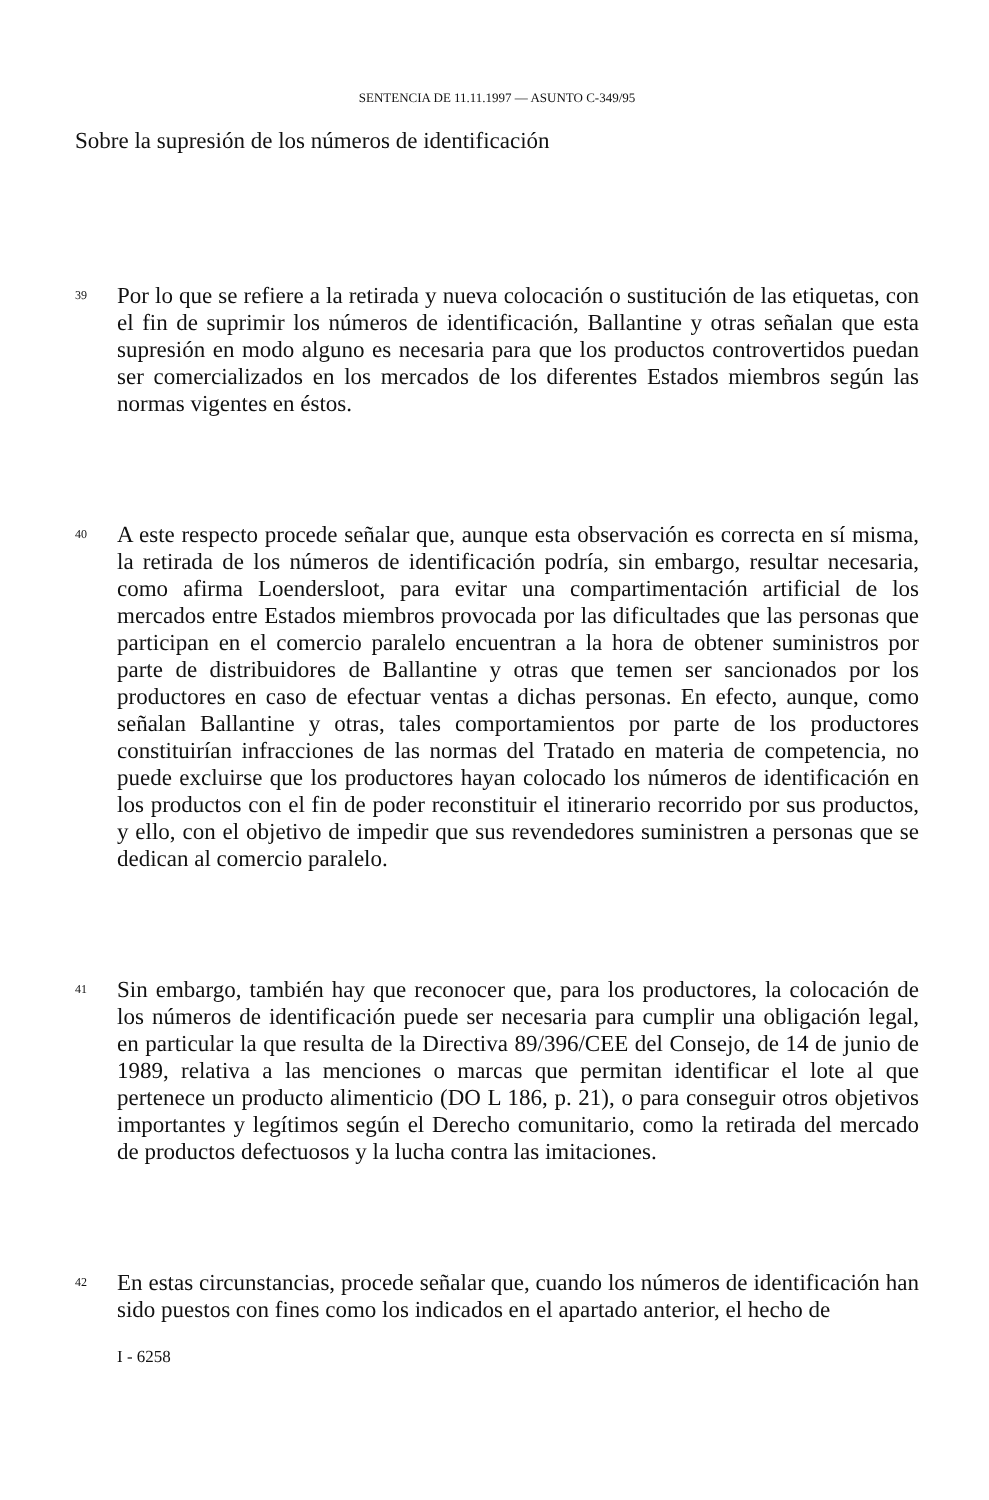SENTENCIA DE 11.11.1997 — ASUNTO C-349/95
Sobre la supresión de los números de identificación
39
Por lo que se refiere a la retirada y nueva colocación o sustitución de las etiquetas, con el fin de suprimir los números de identificación, Ballantine y otras señalan que esta supresión en modo alguno es necesaria para que los productos controvertidos puedan ser comercializados en los mercados de los diferentes Estados miembros según las normas vigentes en éstos.
40
A este respecto procede señalar que, aunque esta observación es correcta en sí misma, la retirada de los números de identificación podría, sin embargo, resultar necesaria, como afirma Loendersloot, para evitar una compartimentación artificial de los mercados entre Estados miembros provocada por las dificultades que las personas que participan en el comercio paralelo encuentran a la hora de obtener suministros por parte de distribuidores de Ballantine y otras que temen ser sancionados por los productores en caso de efectuar ventas a dichas personas. En efecto, aunque, como señalan Ballantine y otras, tales comportamientos por parte de los productores constituirían infracciones de las normas del Tratado en materia de competencia, no puede excluirse que los productores hayan colocado los números de identificación en los productos con el fin de poder reconstituir el itinerario recorrido por sus productos, y ello, con el objetivo de impedir que sus revendedores suministren a personas que se dedican al comercio paralelo.
41
Sin embargo, también hay que reconocer que, para los productores, la colocación de los números de identificación puede ser necesaria para cumplir una obligación legal, en particular la que resulta de la Directiva 89/396/CEE del Consejo, de 14 de junio de 1989, relativa a las menciones o marcas que permitan identificar el lote al que pertenece un producto alimenticio (DO L 186, p. 21), o para conseguir otros objetivos importantes y legítimos según el Derecho comunitario, como la retirada del mercado de productos defectuosos y la lucha contra las imitaciones.
42
En estas circunstancias, procede señalar que, cuando los números de identificación han sido puestos con fines como los indicados en el apartado anterior, el hecho de
I - 6258